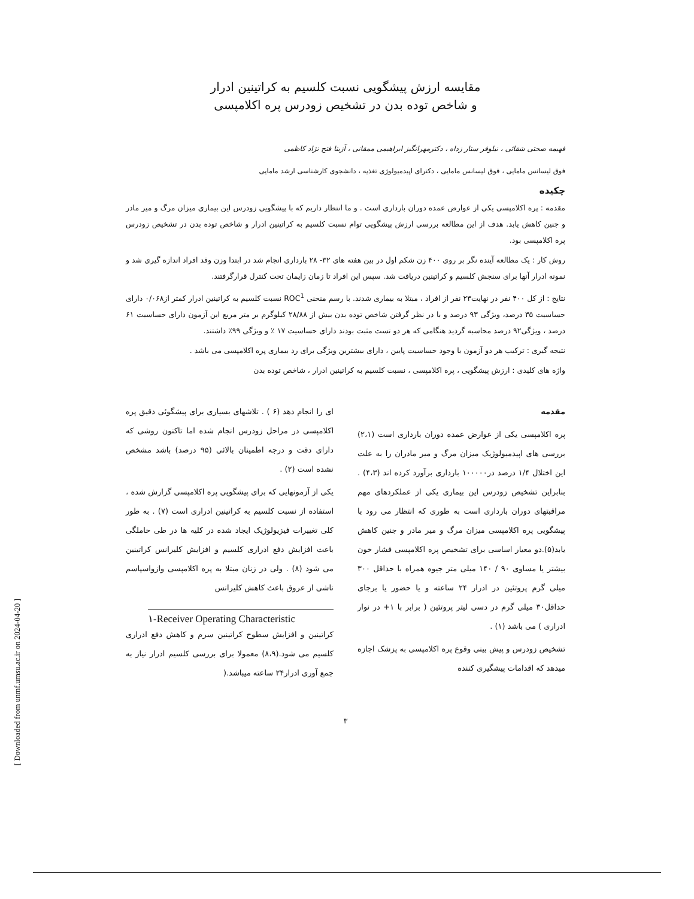[ Downloaded from unmf.umsu.ac.ir on 2024-04-20 ]
مقایسه ارزش پیشگویی نسبت کلسیم به کراتینین ادرار
و شاخص توده بدن در تشخیص زودرس پره اکلامپسی
فهیمه صحتی شفائی ، نیلوفر ستار زداه ، دکترمهرانگیز ابراهیمی ممقانی ، آزیتا فتح نژاد کاظمی
فوق لیسانس مامایی ، فوق لیسانس مامایی ، دکترای اپیدمیولوژی تغذیه ، دانشجوی کارشناسی ارشد مامایی
چکیده
مقدمه : پره اکلامپسی یکی از عوارض عمده دوران بارداری است . و ما انتظار داریم که با پیشگویی زودرس این بیماری میزان مرگ و میر مادر و جنین کاهش یابد. هدف از این مطالعه بررسی ارزش پیشگویی توام نسبت کلسیم به کراتینین ادرار و شاخص توده بدن در تشخیص زودرس پره اکلامپسی بود.
روش کار : یک مطالعه آینده نگر بر روی ۴۰۰ زن شکم اول در بین هفته های ۳۲- ۲۸ بارداری انجام شد در ابتدا وزن وقد افراد اندازه گیری شد و نمونه ادرار آنها برای سنجش کلسیم و کراتینین دریافت شد. سپس این افراد تا زمان زایمان تحت کنترل قرارگرفتند.
نتایج : از کل ۴۰۰ نفر در نهایت۲۳ نفر از افراد ، مبتلا به بیماری شدند. با رسم منحنی ROC<sup>1</sup> نسبت کلسیم به کراتینین ادرار کمتر از۰/۰۶۸ دارای حساسیت ۳۵ درصد، ویژگی ۹۳ درصد و با در نظر گرفتن شاخص توده بدن بیش از ۲۸/۸۸ کیلوگرم بر متر مربع این آزمون دارای حساسیت ۶۱ درصد ، ویژگی۹۲ درصد محاسبه گردید هنگامی که هر دو تست مثبت بودند دارای حساسیت ۱۷ ٪ و ویژگی ۹۹٪ داشتند.
نتیجه گیری : ترکیب هر دو آزمون با وجود حساسیت پایین ، دارای بیشترین ویژگی برای رد بیماری پره اکلامپسی می باشد .
واژه های کلیدی : ارزش پیشگویی ، پره اکلامپسی ، نسبت کلسیم به کراتینین ادرار ، شاخص توده بدن
مقدمه
پره اکلامپسی یکی از عوارض عمده دوران بارداری است (۲،۱) بررسی های اپیدمیولوژیک میزان مرگ و میر مادران را به علت این اختلال ۱/۴ درصد در۱۰۰۰۰۰ بارداری برآورد کرده اند (۴،۳) . بنابراین تشخیص زودرس این بیماری یکی از عملکردهای مهم مراقبتهای دوران بارداری است به طوری که انتظار می رود با پیشگویی پره اکلامپسی میزان مرگ و میر مادر و جنین کاهش یابد(۵).دو معیار اساسی برای تشخیص پره اکلامپسی فشار خون بیشتر یا مساوی ۹۰ / ۱۴۰ میلی متر جیوه همراه با حداقل ۳۰۰ میلی گرم پروتئین در ادرار ۲۴ ساعته و یا حضور یا برجای حداقل۳۰ میلی گرم در دسی لیتر پروتئین ( برابر با ۱+ در نوار ادراری ) می باشد (۱) .
تشخیص زودرس و پیش بینی وقوع پره اکلامپسی به پزشک اجازه میدهد که اقدامات پیشگیری کننده
ای را انجام دهد (۶ ) . تلاشهای بسیاری برای پیشگوئی دقیق پره اکلامپسی در مراحل زودرس انجام شده اما تاکنون روشی که دارای دقت و درجه اطمینان بالائی (۹۵ درصد) باشد مشخص نشده است (۲) .
یکی از آزمونهایی که برای پیشگویی پره اکلامپسی گزارش شده ، استفاده از نسبت کلسیم به کراتینین ادراری است (۷) . به طور کلی تغییرات فیزیولوژیک ایجاد شده در کلیه ها در طی حاملگی باعث افزایش دفع ادراری کلسیم و افزایش کلیرانس کراتینین می شود (۸) . ولی در زنان مبتلا به پره اکلامپسی وازواسپاسم ناشی از عروق باعث کاهش کلیرانس
۱-Receiver Operating Characteristic
کراتینین و افزایش سطوح کراتینین سرم و کاهش دفع ادراری کلسیم می شود.(۸،۹) معمولا برای بررسی کلسیم ادرار نیاز به جمع آوری ادرار۲۴ ساعته میباشد.(
۳